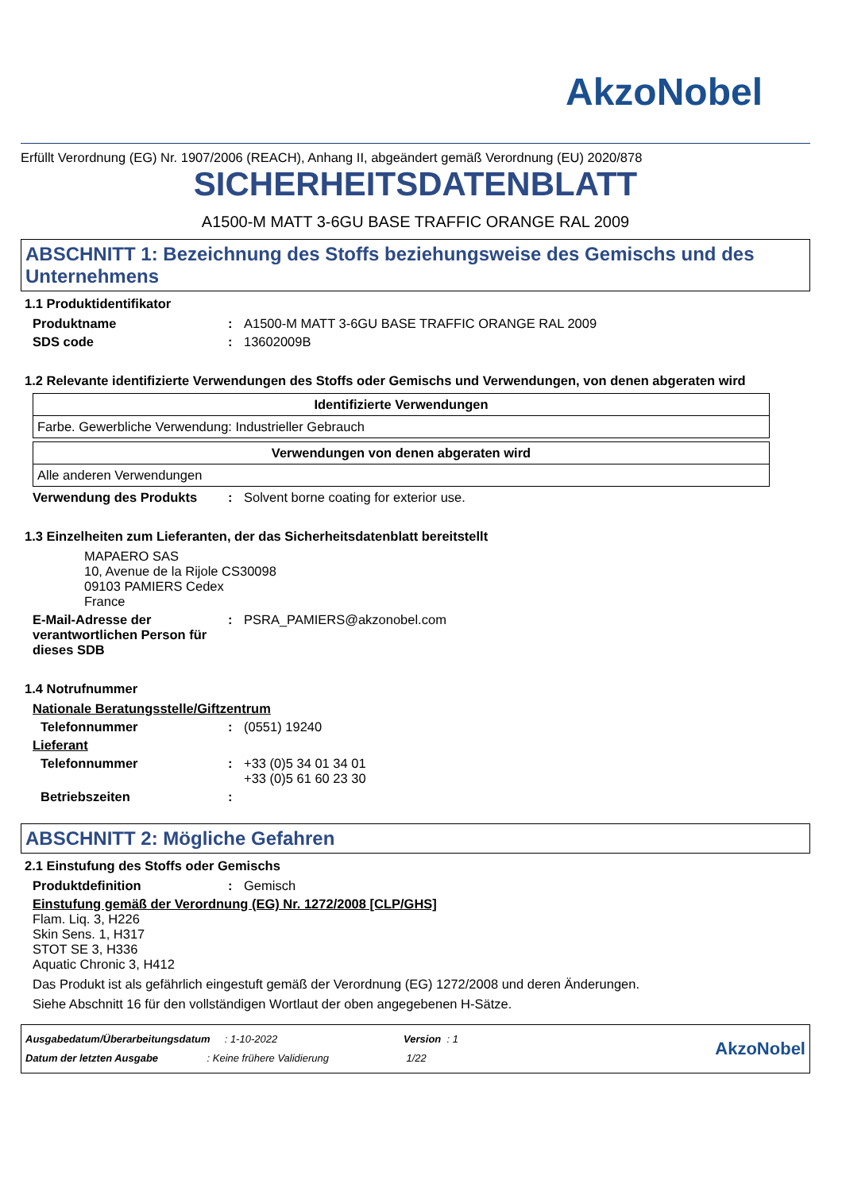AkzoNobel
Erfüllt Verordnung (EG) Nr. 1907/2006 (REACH), Anhang II, abgeändert gemäß Verordnung (EU) 2020/878
SICHERHEITSDATENBLATT
A1500-M MATT 3-6GU BASE TRAFFIC ORANGE RAL 2009
ABSCHNITT 1: Bezeichnung des Stoffs beziehungsweise des Gemischs und des Unternehmens
1.1 Produktidentifikator
Produktname: A1500-M MATT 3-6GU BASE TRAFFIC ORANGE RAL 2009
SDS code: 13602009B
1.2 Relevante identifizierte Verwendungen des Stoffs oder Gemischs und Verwendungen, von denen abgeraten wird
| Identifizierte Verwendungen |
| --- |
| Farbe. Gewerbliche Verwendung: Industrieller Gebrauch |
| Verwendungen von denen abgeraten wird |
| --- |
| Alle anderen Verwendungen |
Verwendung des Produkts: Solvent borne coating for exterior use.
1.3 Einzelheiten zum Lieferanten, der das Sicherheitsdatenblatt bereitstellt
MAPAERO SAS
10, Avenue de la Rijole CS30098
09103 PAMIERS Cedex
France
E-Mail-Adresse der verantwortlichen Person für dieses SDB: PSRA_PAMIERS@akzonobel.com
1.4 Notrufnummer
Nationale Beratungsstelle/Giftzentrum
Telefonnummer: (0551) 19240
Lieferant
Telefonnummer: +33 (0)5 34 01 34 01
+33 (0)5 61 60 23 30
Betriebszeiten:
ABSCHNITT 2: Mögliche Gefahren
2.1 Einstufung des Stoffs oder Gemischs
Produktdefinition: Gemisch
Einstufung gemäß der Verordnung (EG) Nr. 1272/2008 [CLP/GHS]
Flam. Liq. 3, H226
Skin Sens. 1, H317
STOT SE 3, H336
Aquatic Chronic 3, H412
Das Produkt ist als gefährlich eingestuft gemäß der Verordnung (EG) 1272/2008 und deren Änderungen.
Siehe Abschnitt 16 für den vollständigen Wortlaut der oben angegebenen H-Sätze.
Ausgabedatum/Überarbeitungsdatum : 1-10-2022 Version : 1
Datum der letzten Ausgabe : Keine frühere Validierung 1/22
AkzoNobel